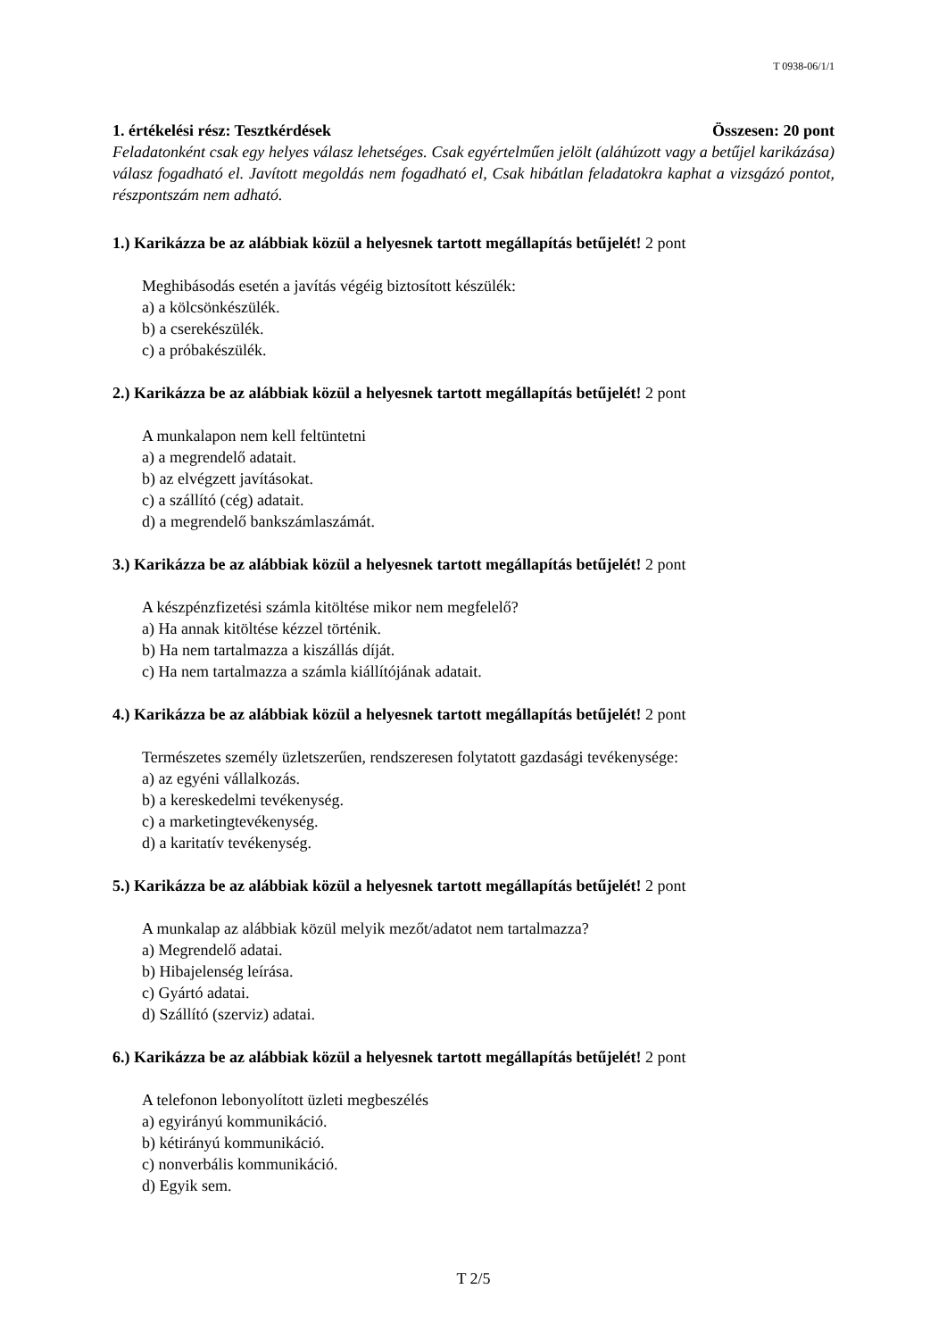T 0938-06/1/1
1. értékelési rész: Tesztkérdések Összesen: 20 pont
Feladatonként csak egy helyes válasz lehetséges. Csak egyértelműen jelölt (aláhúzott vagy a betűjel karikázása) válasz fogadható el. Javított megoldás nem fogadható el, Csak hibátlan feladatokra kaphat a vizsgázó pontot, részpontszám nem adható.
1.) Karikázza be az alábbiak közül a helyesnek tartott megállapítás betűjelét! 2 pont
Meghibásodás esetén a javítás végéig biztosított készülék:
a) a kölcsönkészülék.
b) a cserekészülék.
c) a próbakészülék.
2.) Karikázza be az alábbiak közül a helyesnek tartott megállapítás betűjelét! 2 pont
A munkalapon nem kell feltüntetni
a) a megrendelő adatait.
b) az elvégzett javításokat.
c) a szállító (cég) adatait.
d) a megrendelő bankszámlaszámát.
3.) Karikázza be az alábbiak közül a helyesnek tartott megállapítás betűjelét! 2 pont
A készpénzfizetési számla kitöltése mikor nem megfelelő?
a) Ha annak kitöltése kézzel történik.
b) Ha nem tartalmazza a kiszállás díját.
c) Ha nem tartalmazza a számla kiállítójának adatait.
4.) Karikázza be az alábbiak közül a helyesnek tartott megállapítás betűjelét! 2 pont
Természetes személy üzletszerűen, rendszeresen folytatott gazdasági tevékenysége:
a) az egyéni vállalkozás.
b) a kereskedelmi tevékenység.
c) a marketingtevékenység.
d) a karitatív tevékenység.
5.) Karikázza be az alábbiak közül a helyesnek tartott megállapítás betűjelét! 2 pont
A munkalap az alábbiak közül melyik mezőt/adatot nem tartalmazza?
a) Megrendelő adatai.
b) Hibajelenség leírása.
c) Gyártó adatai.
d) Szállító (szerviz) adatai.
6.) Karikázza be az alábbiak közül a helyesnek tartott megállapítás betűjelét! 2 pont
A telefonon lebonyolított üzleti megbeszélés
a) egyirányú kommunikáció.
b) kétirányú kommunikáció.
c) nonverbális kommunikáció.
d) Egyik sem.
T 2/5